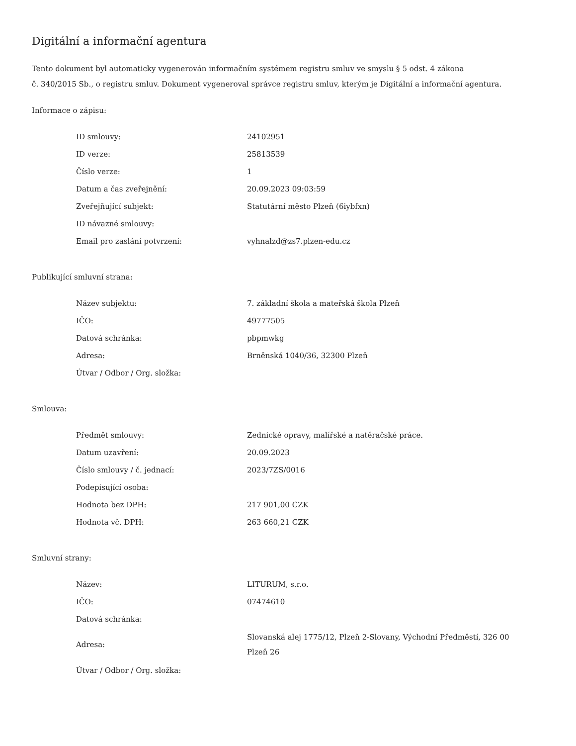Digitální a informační agentura
Tento dokument byl automaticky vygenerován informačním systémem registru smluv ve smyslu § 5 odst. 4 zákona
č. 340/2015 Sb., o registru smluv. Dokument vygeneroval správce registru smluv, kterým je Digitální a informační agentura.
Informace o zápisu:
| ID smlouvy: | 24102951 |
| ID verze: | 25813539 |
| Číslo verze: | 1 |
| Datum a čas zveřejnění: | 20.09.2023 09:03:59 |
| Zveřejňující subjekt: | Statutární město Plzeň (6iybfxn) |
| ID návazné smlouvy: | |
| Email pro zaslání potvrzení: | vyhnalzd@zs7.plzen-edu.cz |
Publikující smluvní strana:
| Název subjektu: | 7. základní škola a mateřská škola Plzeň |
| IČO: | 49777505 |
| Datová schránka: | pbpmwkg |
| Adresa: | Brněnská 1040/36, 32300 Plzeň |
| Útvar / Odbor / Org. složka: | |
Smlouva:
| Předmět smlouvy: | Zednické opravy, malířské a natěračské práce. |
| Datum uzavření: | 20.09.2023 |
| Číslo smlouvy / č. jednací: | 2023/7ZS/0016 |
| Podepisující osoba: | |
| Hodnota bez DPH: | 217 901,00 CZK |
| Hodnota vč. DPH: | 263 660,21 CZK |
Smluvní strany:
| Název: | LITURUM, s.r.o. |
| IČO: | 07474610 |
| Datová schránka: | |
| Adresa: | Slovanská alej 1775/12, Plzeň 2-Slovany, Východní Předměstí, 326 00 Plzeň 26 |
| Útvar / Odbor / Org. složka: | |